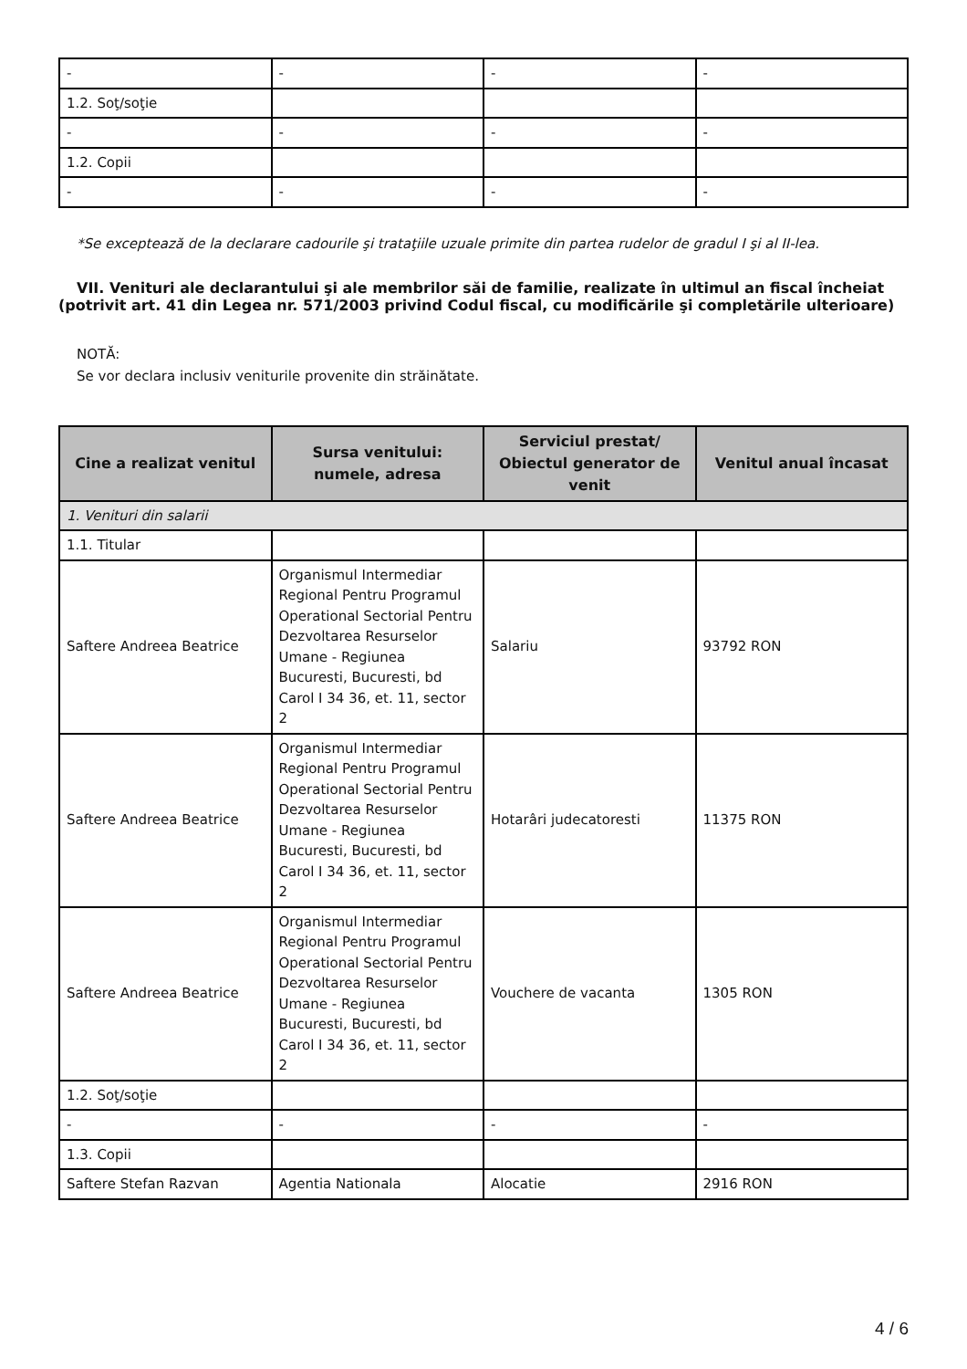| - | - | - | - |
| 1.2. Soţ/soţie | | | |
| - | - | - | - |
| 1.2. Copii | | | |
| - | - | - | - |
*Se exceptează de la declarare cadourile şi trataţiile uzuale primite din partea rudelor de gradul I şi al II-lea.
VII. Venituri ale declarantului şi ale membrilor săi de familie, realizate în ultimul an fiscal încheiat (potrivit art. 41 din Legea nr. 571/2003 privind Codul fiscal, cu modificările şi completările ulterioare)
NOTĂ:
Se vor declara inclusiv veniturile provenite din străinătate.
| Cine a realizat venitul | Sursa venitului: numele, adresa | Serviciul prestat/ Obiectul generator de venit | Venitul anual încasat |
| --- | --- | --- | --- |
| 1. Venituri din salarii | | | |
| 1.1. Titular | | | |
| Saftere Andreea Beatrice | Organismul Intermediar Regional Pentru Programul Operational Sectorial Pentru Dezvoltarea Resurselor Umane - Regiunea Bucuresti, Bucuresti, bd Carol I 34 36, et. 11, sector 2 | Salariu | 93792 RON |
| Saftere Andreea Beatrice | Organismul Intermediar Regional Pentru Programul Operational Sectorial Pentru Dezvoltarea Resurselor Umane - Regiunea Bucuresti, Bucuresti, bd Carol I 34 36, et. 11, sector 2 | Hotarâri judecatoresti | 11375 RON |
| Saftere Andreea Beatrice | Organismul Intermediar Regional Pentru Programul Operational Sectorial Pentru Dezvoltarea Resurselor Umane - Regiunea Bucuresti, Bucuresti, bd Carol I 34 36, et. 11, sector 2 | Vouchere de vacanta | 1305 RON |
| 1.2. Soţ/soţie | | | |
| - | - | - | - |
| 1.3. Copii | | | |
| Saftere Stefan Razvan | Agentia Nationala | Alocatie | 2916 RON |
4 / 6